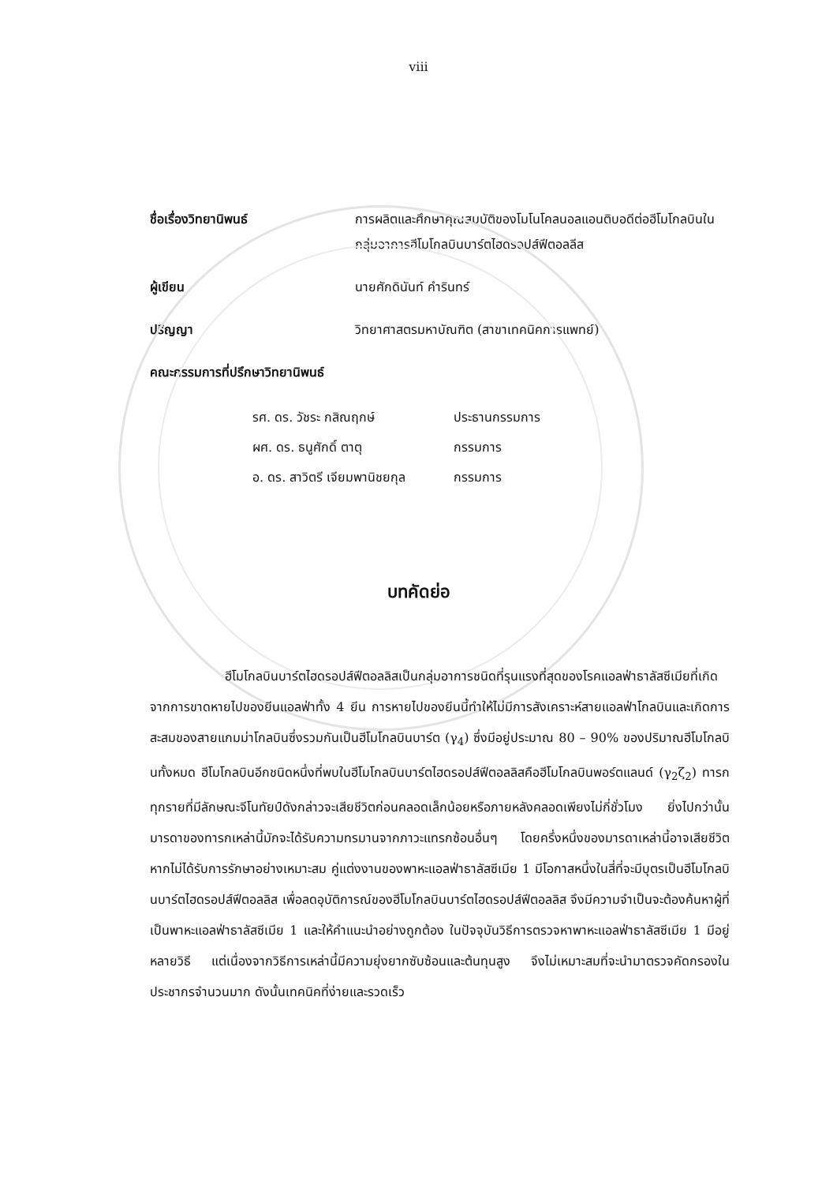viii
ชื่อเรื่องวิทยานิพนธ์ การผลิตและศึกษาคุณสมบัติของโมโนโคลนอลแอนติบอดีต่อฮีโมโกลบินในกลุ่มอาการฮีโมโกลบินบาร์ตไฮดรอปส์ฟีตอลลีส
ผู้เขียน นายศักดินันท์ คำรินทร์
ปริญญา วิทยาศาสตรมหาบัณฑิต (สาขาเทคนิคการแพทย์)
คณะกรรมการที่ปรึกษาวิทยานิพนธ์
รศ. ดร. วัชระ กสิณฤกษ์ ประธานกรรมการ
ผศ. ดร. ธนูศักดิ์ ตาตุ กรรมการ
อ. ดร. สาวิตรี เจียมพานิชยกุล กรรมการ
บทคัดย่อ
ฮีโมโกลบินบาร์ตไฮดรอปส์ฟีตอลลิสเป็นกลุ่มอาการชนิดที่รุนแรงที่สุดของโรคแอลฟ่าธาลัสซีเมียที่เกิดจากการขาดหายไปของยีนแอลฟ่าทั้ง 4 ยีน การหายไปของยีนนี้ทำให้ไม่มีการสังเคราะห์สายแอลฟ่าโกลบินและเกิดการสะสมของสายแกมม่าโกลบินซึ่งรวมกันเป็นฮีโมโกลบินบาร์ต (γ<sub>4</sub>) ซึ่งมีอยู่ประมาณ 80 – 90% ของปริมาณฮีโมโกลบินทั้งหมด ฮีโมโกลบินอีกชนิดหนึ่งที่พบในฮีโมโกลบินบาร์ตไฮดรอปส์ฟีตอลลิสคือฮีโมโกลบินพอร์ตแลนด์ (γ<sub>2</sub>ζ<sub>2</sub>) ทารกทุกรายที่มีลักษณะจีโนทัยป์ดังกล่าวจะเสียชีวิตก่อนคลอดเล็กน้อยหรือภายหลังคลอดเพียงไม่กี่ชั่วโมง ยิ่งไปกว่านั้นมารดาของทารกเหล่านี้มักจะได้รับความทรมานจากภาวะแทรกซ้อนอื่นๆ โดยครึ่งหนึ่งของมารดาเหล่านี้อาจเสียชีวิตหากไม่ได้รับการรักษาอย่างเหมาะสม คู่แต่งงานของพาหะแอลฟ่าธาลัสซีเมีย 1 มีโอกาสหนึ่งในสี่ที่จะมีบุตรเป็นฮีโมโกลบินบาร์ตไฮดรอปส์ฟีตอลลิส เพื่อลดอุบัติการณ์ของฮีโมโกลบินบาร์ตไฮดรอปส์ฟีตอลลิส จึงมีความจำเป็นจะต้องค้นหาผู้ที่เป็นพาหะแอลฟ่าธาลัสซีเมีย 1 และให้คำแนะนำอย่างถูกต้อง ในปัจจุบันวิธีการตรวจหาพาหะแอลฟ่าธาลัสซีเมีย 1 มีอยู่หลายวิธี แต่เนื่องจากวิธีการเหล่านี้มีความยุ่งยากซับซ้อนและต้นทุนสูง จึงไม่เหมาะสมที่จะนำมาตรวจคัดกรองในประชากรจำนวนมาก ดังนั้นเทคนิคที่ง่ายและรวดเร็ว